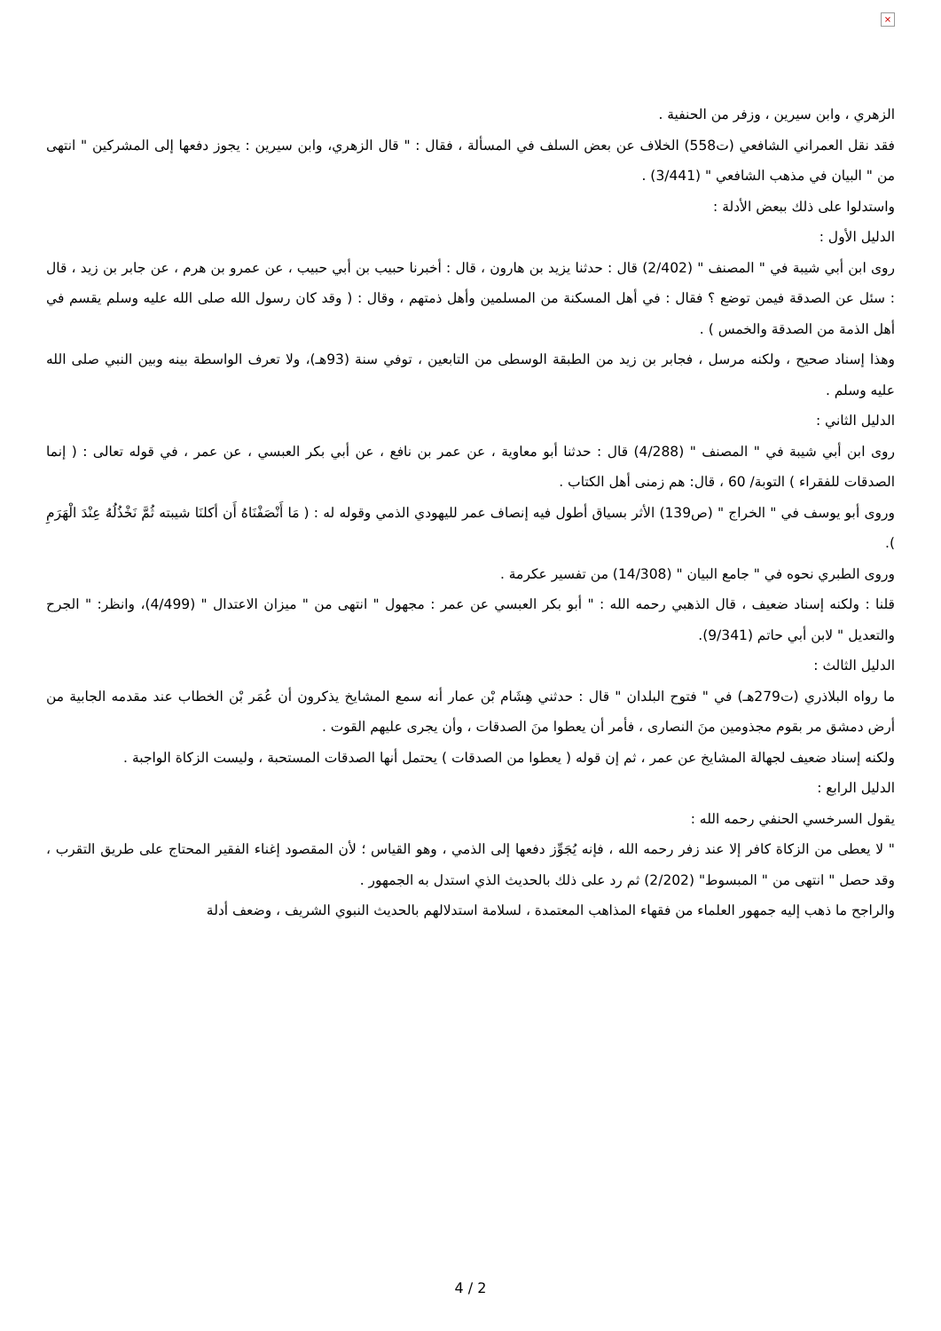×
الزهري ، وابن سيرين ، وزفر من الحنفية .
فقد نقل العمراني الشافعي (ت558) الخلاف عن بعض السلف في المسألة ، فقال : " قال الزهري، وابن سيرين : يجوز دفعها إلى المشركين " انتهى من " البيان في مذهب الشافعي " (3/441) .
واستدلوا على ذلك ببعض الأدلة :
الدليل الأول :
روى ابن أبي شيبة في " المصنف " (2/402) قال : حدثنا يزيد بن هارون ، قال : أخبرنا حبيب بن أبي حبيب ، عن عمرو بن هرم ، عن جابر بن زيد ، قال : سئل عن الصدقة فيمن توضع ؟ فقال : في أهل المسكنة من المسلمين وأهل ذمتهم ، وقال : ( وقد كان رسول الله صلى الله عليه وسلم يقسم في أهل الذمة من الصدقة والخمس ) .
وهذا إسناد صحيح ، ولكنه مرسل ، فجابر بن زيد من الطبقة الوسطى من التابعين ، توفي سنة (93هـ)، ولا تعرف الواسطة بينه وبين النبي صلى الله عليه وسلم .
الدليل الثاني :
روى ابن أبي شيبة في " المصنف " (4/288) قال : حدثنا أبو معاوية ، عن عمر بن نافع ، عن أبي بكر العبسي ، عن عمر ، في قوله تعالى : ( إنما الصدقات للفقراء ) التوبة/ 60 ، قال: هم زمنى أهل الكتاب .
وروى أبو يوسف في " الخراج " (ص139) الأثر بسياق أطول فيه إنصاف عمر لليهودي الذمي وقوله له : ( مَا أَنْصَفْنَاهُ أَن أكلنَا شيبته ثُمَّ نَخْذُلُهُ عِنْدَ الْهَرَمِ ).
وروى الطبري نحوه في " جامع البيان " (14/308) من تفسير عكرمة .
قلنا : ولكنه إسناد ضعيف ، قال الذهبي رحمه الله : " أبو بكر العبسي عن عمر : مجهول " انتهى من " ميزان الاعتدال " (4/499)، وانظر: " الجرح والتعديل " لابن أبي حاتم (9/341).
الدليل الثالث :
ما رواه البلاذري (ت279هـ) في " فتوح البلدان " قال : حدثني هِشَام بْن عمار أنه سمع المشايخ يذكرون أن عُمَر بْن الخطاب عند مقدمه الجابية من أرض دمشق مر بقوم مجذومين منَ النصارى ، فأمر أن يعطوا منَ الصدقات ، وأن يجرى عليهم القوت .
ولكنه إسناد ضعيف لجهالة المشايخ عن عمر ، ثم إن قوله ( يعطوا من الصدقات ) يحتمل أنها الصدقات المستحبة ، وليست الزكاة الواجبة .
الدليل الرابع :
يقول السرخسي الحنفي رحمه الله :
" لا يعطى من الزكاة كافر إلا عند زفر رحمه الله ، فإنه يُجَوِّز دفعها إلى الذمي ، وهو القياس ؛ لأن المقصود إغناء الفقير المحتاج على طريق التقرب ، وقد حصل " انتهى من " المبسوط" (2/202) ثم رد على ذلك بالحديث الذي استدل به الجمهور .
والراجح ما ذهب إليه جمهور العلماء من فقهاء المذاهب المعتمدة ، لسلامة استدلالهم بالحديث النبوي الشريف ، وضعف أدلة
4 / 2